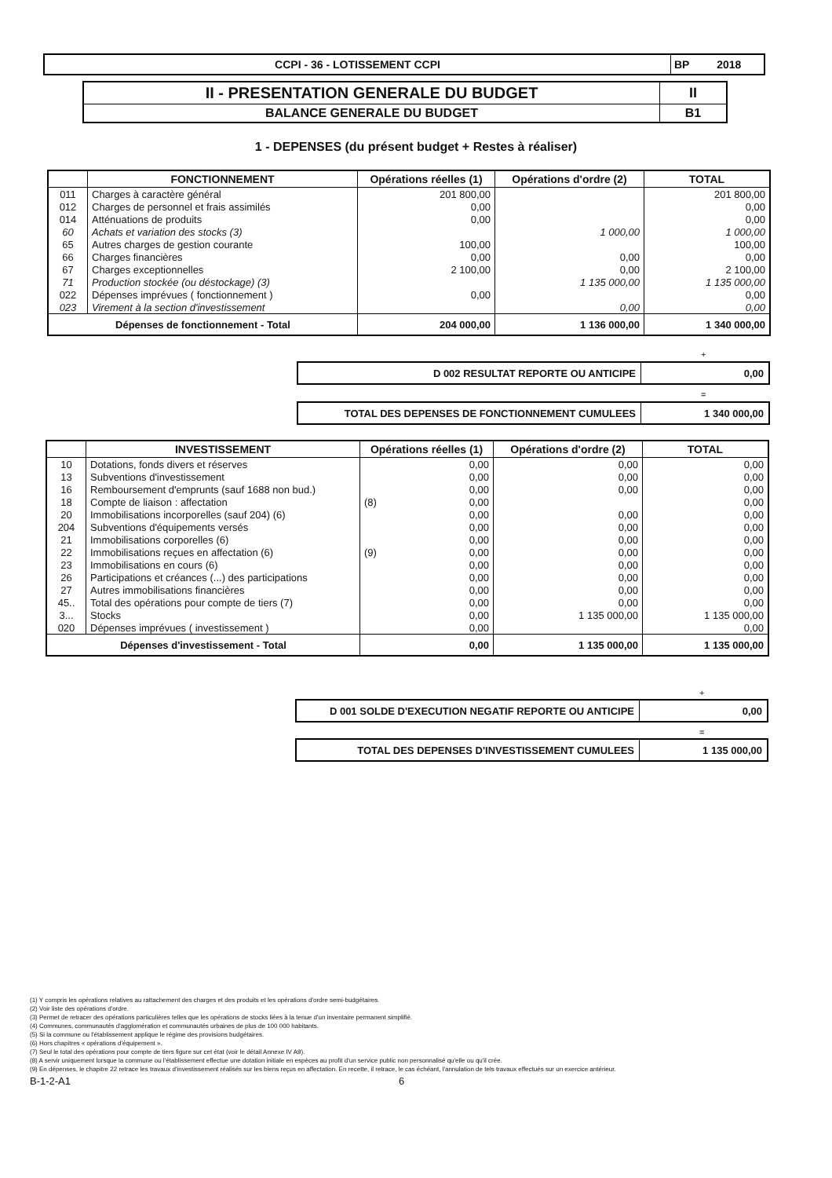| CCPI - 36 - LOTISSEMENT CCPI | BP 2018 |
| II - PRESENTATION GENERALE DU BUDGET | II |
| BALANCE GENERALE DU BUDGET | B1 |
1 - DEPENSES (du présent budget + Restes à réaliser)
| | FONCTIONNEMENT | Opérations réelles (1) | Opérations d'ordre (2) | TOTAL |
| --- | --- | --- | --- | --- |
| 011 | Charges à caractère général | 201 800,00 | | 201 800,00 |
| 012 | Charges de personnel et frais assimilés | 0,00 | | 0,00 |
| 014 | Atténuations de produits | 0,00 | | 0,00 |
| 60 | Achats et variation des stocks (3) | | 1 000,00 | 1 000,00 |
| 65 | Autres charges de gestion courante | 100,00 | | 100,00 |
| 66 | Charges financières | 0,00 | 0,00 | 0,00 |
| 67 | Charges exceptionnelles | 2 100,00 | 0,00 | 2 100,00 |
| 71 | Production stockée (ou déstockage) (3) | | 1 135 000,00 | 1 135 000,00 |
| 022 | Dépenses imprévues ( fonctionnement ) | 0,00 | | 0,00 |
| 023 | Virement à la section d'investissement | | 0,00 | 0,00 |
| Dépenses de fonctionnement - Total | | 204 000,00 | 1 136 000,00 | 1 340 000,00 |
+
| D 002 RESULTAT REPORTE OU ANTICIPE | 0,00 |
=
| TOTAL DES DEPENSES DE FONCTIONNEMENT CUMULEES | 1 340 000,00 |
| | INVESTISSEMENT | Opérations réelles (1) | Opérations d'ordre (2) | TOTAL |
| --- | --- | --- | --- | --- |
| 10 | Dotations, fonds divers et réserves | 0,00 | 0,00 | 0,00 |
| 13 | Subventions d'investissement | 0,00 | 0,00 | 0,00 |
| 16 | Remboursement d'emprunts (sauf 1688 non bud.) | 0,00 | 0,00 | 0,00 |
| 18 | Compte de liaison : affectation | (8) 0,00 | | 0,00 |
| 20 | Immobilisations incorporelles (sauf 204) (6) | 0,00 | 0,00 | 0,00 |
| 204 | Subventions d'équipements versés | 0,00 | 0,00 | 0,00 |
| 21 | Immobilisations corporelles (6) | 0,00 | 0,00 | 0,00 |
| 22 | Immobilisations reçues en affectation (6) | (9) 0,00 | 0,00 | 0,00 |
| 23 | Immobilisations en cours (6) | 0,00 | 0,00 | 0,00 |
| 26 | Participations et créances (...) des participations | 0,00 | 0,00 | 0,00 |
| 27 | Autres immobilisations financières | 0,00 | 0,00 | 0,00 |
| 45.. | Total des opérations pour compte de tiers (7) | 0,00 | 0,00 | 0,00 |
| 3... | Stocks | 0,00 | 1 135 000,00 | 1 135 000,00 |
| 020 | Dépenses imprévues ( investissement ) | 0,00 | | 0,00 |
| Dépenses d'investissement - Total | | 0,00 | 1 135 000,00 | 1 135 000,00 |
+
| D 001 SOLDE D'EXECUTION NEGATIF REPORTE OU ANTICIPE | 0,00 |
=
| TOTAL DES DEPENSES D'INVESTISSEMENT CUMULEES | 1 135 000,00 |
(1) Y compris les opérations relatives au rattachement des charges et des produits et les opérations d'ordre semi-budgétaires.
(2) Voir liste des opérations d'ordre.
(3) Permet de retracer des opérations particulières telles que les opérations de stocks liées à la tenue d'un inventaire permanent simplifié.
(4) Communes, communautés d'agglomération et communautés urbaines de plus de 100 000 habitants.
(5) Si la commune ou l'établissement applique le régime des provisions budgétaires.
(6) Hors chapitres « opérations d'équipement ».
(7) Seul le total des opérations pour compte de tiers figure sur cet état (voir le détail Annexe IV A9).
(8) A servir uniquement lorsque la commune ou l'établissement effectue une dotation initiale en espèces au profit d'un service public non personnalisé qu'elle ou qu'il crée.
(9) En dépenses, le chapitre 22 retrace les travaux d'investissement réalisés sur les biens reçus en affectation. En recette, il retrace, le cas échéant, l'annulation de tels travaux effectués sur un exercice antérieur.
B-1-2-A1 6